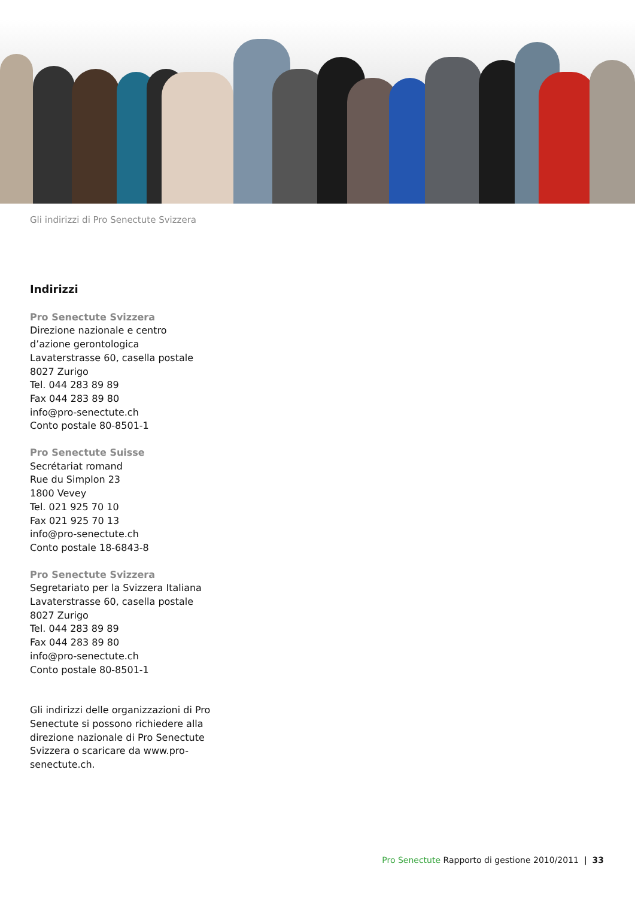Gli indirizzi di Pro Senectute Svizzera
Indirizzi
Pro Senectute Svizzera
Direzione nazionale e centro
d’azione gerontologica
Lavaterstrasse 60, casella postale
8027 Zurigo
Tel. 044 283 89 89
Fax 044 283 89 80
info@pro-senectute.ch
Conto postale 80-8501-1
Pro Senectute Suisse
Secrétariat romand
Rue du Simplon 23
1800 Vevey
Tel. 021 925 70 10
Fax 021 925 70 13
info@pro-senectute.ch
Conto postale 18-6843-8
Pro Senectute Svizzera
Segretariato per la Svizzera Italiana
Lavaterstrasse 60, casella postale
8027 Zurigo
Tel. 044 283 89 89
Fax 044 283 89 80
info@pro-senectute.ch
Conto postale 80-8501-1
Gli indirizzi delle organizzazioni di Pro Senectute si possono richiedere alla direzione nazionale di Pro Senectute Svizzera o scaricare da www.pro-senectute.ch.
Pro Senectute Rapporto di gestione 2010/2011 | 33